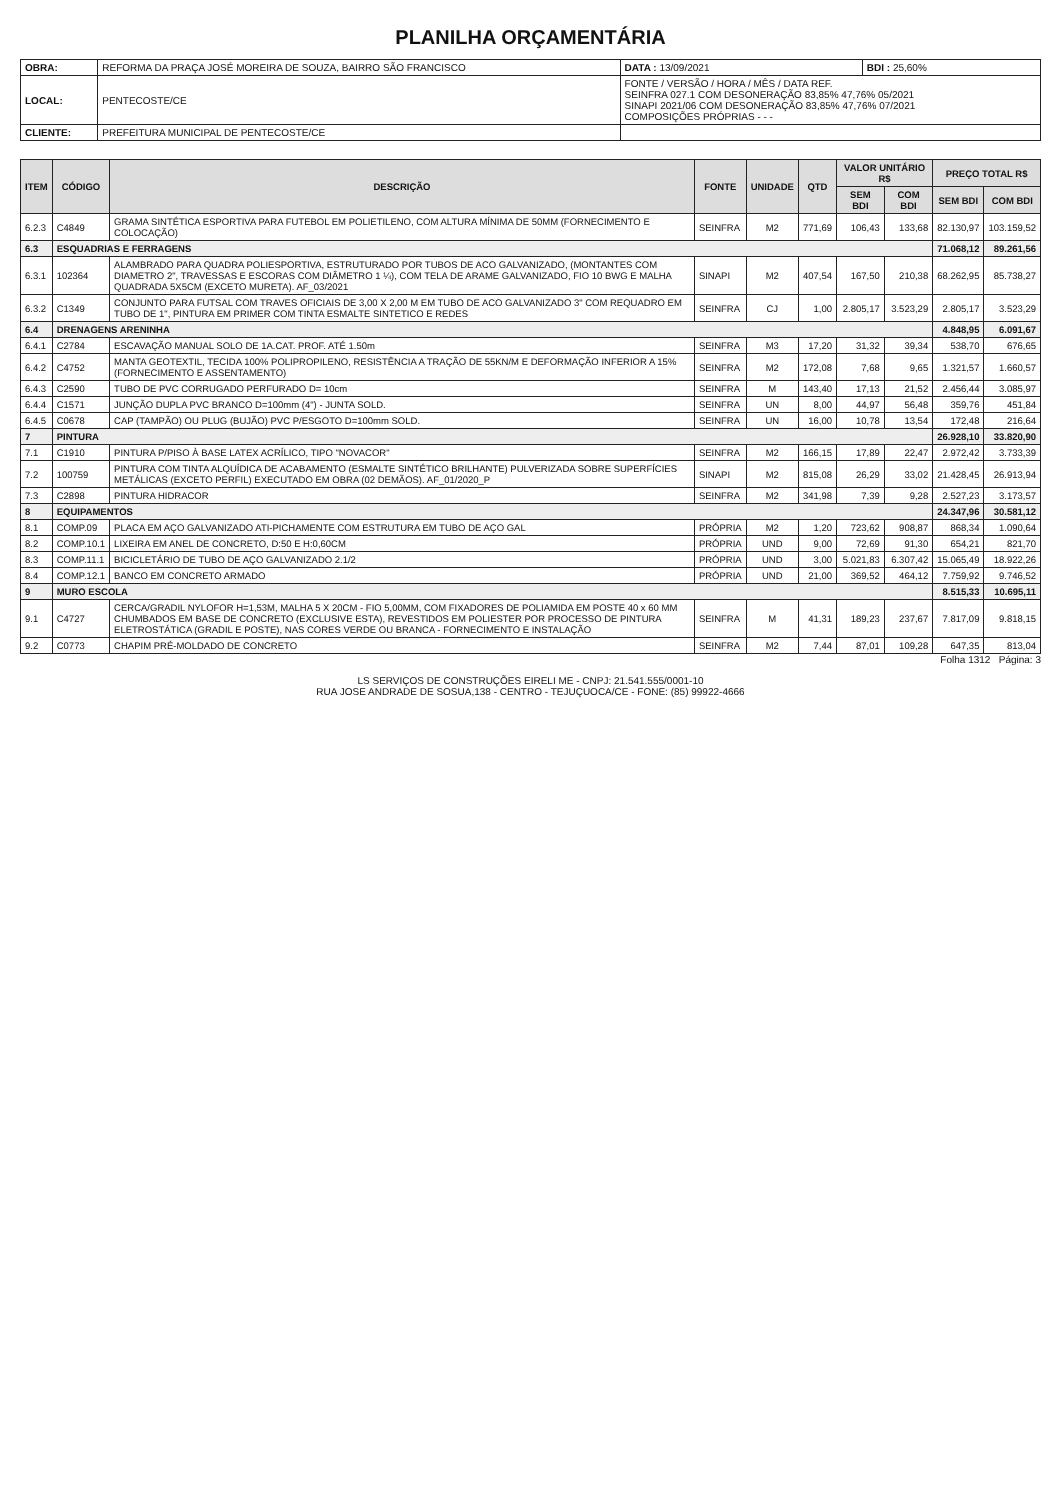PLANILHA ORÇAMENTÁRIA
| OBRA: | REFORMA DA PRAÇA JOSÉ MOREIRA DE SOUZA, BAIRRO SÃO FRANCISCO | DATA : 13/09/2021 | BDI : 25,60% |
| LOCAL: | PENTECOSTE/CE | FONTE / VERSÃO / HORA / MÊS / DATA REF. SEINFRA 027.1 COM DESONERAÇÃO 83,85% 47,76% 05/2021 SINAPI 2021/06 COM DESONERAÇÃO 83,85% 47,76% 07/2021 COMPOSIÇÕES PRÓPRIAS - - - | |
| CLIENTE: | PREFEITURA MUNICIPAL DE PENTECOSTE/CE | | |
| ITEM | CÓDIGO | DESCRIÇÃO | FONTE | UNIDADE | QTD | VALOR UNITÁRIO R$ | | PREÇO TOTAL R$ | |
| --- | --- | --- | --- | --- | --- | --- | --- | --- | --- |
| | | | | | | SEM BDI | COM BDI | SEM BDI | COM BDI |
| 6.2.3 | C4849 | GRAMA SINTÉTICA ESPORTIVA PARA FUTEBOL EM POLIETILENO, COM ALTURA MÍNIMA DE 50MM (FORNECIMENTO E COLOCAÇÃO) | SEINFRA | M2 | 771,69 | 106,43 | 133,68 | 82.130,97 | 103.159,52 |
| 6.3 | ESQUADRIAS E FERRAGENS | | | | | | | 71.068,12 | 89.261,56 |
| 6.3.1 | 102364 | ALAMBRADO PARA QUADRA POLIESPORTIVA, ESTRUTURADO POR TUBOS DE ACO GALVANIZADO, (MONTANTES COM DIAMETRO 2", TRAVESSAS E ESCORAS COM DIÂMETRO 1 ¼), COM TELA DE ARAME GALVANIZADO, FIO 10 BWG E MALHA QUADRADA 5X5CM (EXCETO MURETA). AF_03/2021 | SINAPI | M2 | 407,54 | 167,50 | 210,38 | 68.262,95 | 85.738,27 |
| 6.3.2 | C1349 | CONJUNTO PARA FUTSAL COM TRAVES OFICIAIS DE 3,00 X 2,00 M EM TUBO DE ACO GALVANIZADO 3" COM REQUADRO EM TUBO DE 1", PINTURA EM PRIMER COM TINTA ESMALTE SINTETICO E REDES | SEINFRA | CJ | 1,00 | 2.805,17 | 3.523,29 | 2.805,17 | 3.523,29 |
| 6.4 | DRENAGENS ARENINHA | | | | | | | 4.848,95 | 6.091,67 |
| 6.4.1 | C2784 | ESCAVAÇÃO MANUAL SOLO DE 1A.CAT. PROF. ATÉ 1.50m | SEINFRA | M3 | 17,20 | 31,32 | 39,34 | 538,70 | 676,65 |
| 6.4.2 | C4752 | MANTA GEOTEXTIL, TECIDA 100% POLIPROPILENO, RESISTÊNCIA A TRAÇÃO DE 55KN/M E DEFORMAÇÃO INFERIOR A 15% (FORNECIMENTO E ASSENTAMENTO) | SEINFRA | M2 | 172,08 | 7,68 | 9,65 | 1.321,57 | 1.660,57 |
| 6.4.3 | C2590 | TUBO DE PVC CORRUGADO PERFURADO D= 10cm | SEINFRA | M | 143,40 | 17,13 | 21,52 | 2.456,44 | 3.085,97 |
| 6.4.4 | C1571 | JUNÇÃO DUPLA PVC BRANCO D=100mm (4") - JUNTA SOLD. | SEINFRA | UN | 8,00 | 44,97 | 56,48 | 359,76 | 451,84 |
| 6.4.5 | C0678 | CAP (TAMPÃO) OU PLUG (BUJÃO) PVC P/ESGOTO D=100mm SOLD. | SEINFRA | UN | 16,00 | 10,78 | 13,54 | 172,48 | 216,64 |
| 7 | PINTURA | | | | | | | 26.928,10 | 33.820,90 |
| 7.1 | C1910 | PINTURA P/PISO À BASE LATEX ACRÍLICO, TIPO "NOVACOR" | SEINFRA | M2 | 166,15 | 17,89 | 22,47 | 2.972,42 | 3.733,39 |
| 7.2 | 100759 | PINTURA COM TINTA ALQUÍDICA DE ACABAMENTO (ESMALTE SINTÉTICO BRILHANTE) PULVERIZADA SOBRE SUPERFÍCIES METÁLICAS (EXCETO PERFIL) EXECUTADO EM OBRA (02 DEMÃOS). AF_01/2020_P | SINAPI | M2 | 815,08 | 26,29 | 33,02 | 21.428,45 | 26.913,94 |
| 7.3 | C2898 | PINTURA HIDRACOR | SEINFRA | M2 | 341,98 | 7,39 | 9,28 | 2.527,23 | 3.173,57 |
| 8 | EQUIPAMENTOS | | | | | | | 24.347,96 | 30.581,12 |
| 8.1 | COMP.09 | PLACA EM AÇO GALVANIZADO ATI-PICHAMENTE COM ESTRUTURA EM TUBO DE AÇO GAL | PRÓPRIA | M2 | 1,20 | 723,62 | 908,87 | 868,34 | 1.090,64 |
| 8.2 | COMP.10.1 | LIXEIRA EM ANEL DE CONCRETO, D:50 E H:0,60CM | PRÓPRIA | UND | 9,00 | 72,69 | 91,30 | 654,21 | 821,70 |
| 8.3 | COMP.11.1 | BICICLETÁRIO DE TUBO DE AÇO GALVANIZADO 2.1/2 | PRÓPRIA | UND | 3,00 | 5.021,83 | 6.307,42 | 15.065,49 | 18.922,26 |
| 8.4 | COMP.12.1 | BANCO EM CONCRETO ARMADO | PRÓPRIA | UND | 21,00 | 369,52 | 464,12 | 7.759,92 | 9.746,52 |
| 9 | MURO ESCOLA | | | | | | | 8.515,33 | 10.695,11 |
| 9.1 | C4727 | CERCA/GRADIL NYLOFOR H=1,53M, MALHA 5 X 20CM - FIO 5,00MM, COM FIXADORES DE POLIAMIDA EM POSTE 40 x 60 MM CHUMBADOS EM BASE DE CONCRETO (EXCLUSIVE ESTA), REVESTIDOS EM POLIESTER POR PROCESSO DE PINTURA ELETROSTÁTICA (GRADIL E POSTE), NAS CORES VERDE OU BRANCA - FORNECIMENTO E INSTALAÇÃO | SEINFRA | M | 41,31 | 189,23 | 237,67 | 7.817,09 | 9.818,15 |
| 9.2 | C0773 | CHAPIM PRÉ-MOLDADO DE CONCRETO | SEINFRA | M2 | 7,44 | 87,01 | 109,28 | 647,35 | 813,04 |
Folha 1312 Página: 3
LS SERVIÇOS DE CONSTRUÇÕES EIRELI ME - CNPJ: 21.541.555/0001-10
RUA JOSE ANDRADE DE SOSUA,138 - CENTRO - TEJUÇUOCA/CE - FONE: (85) 99922-4666